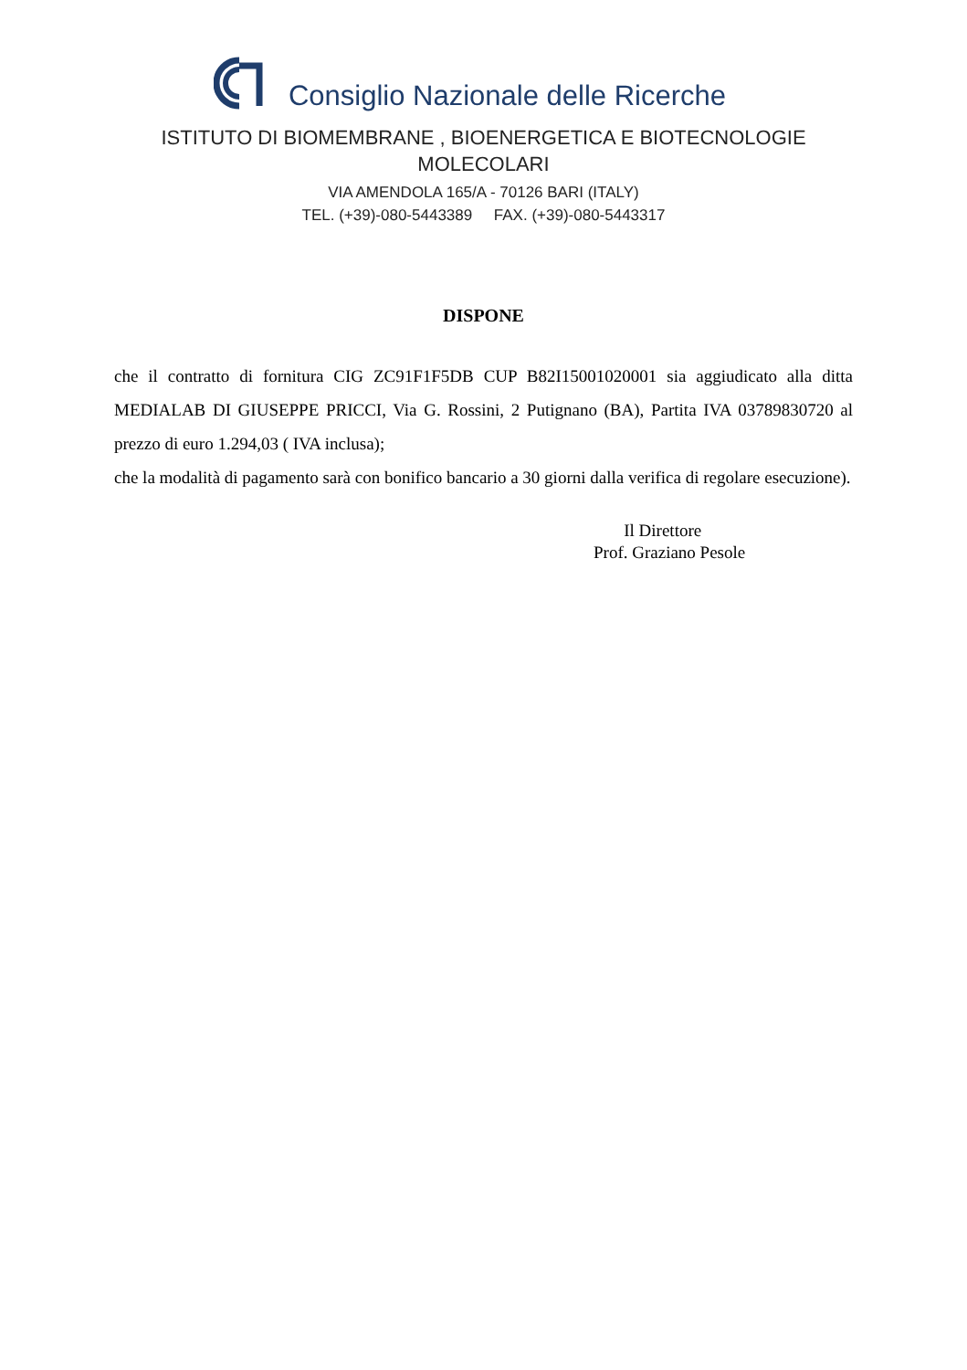Consiglio Nazionale delle Ricerche
ISTITUTO DI BIOMEMBRANE , BIOENERGETICA E BIOTECNOLOGIE
MOLECOLARI
VIA AMENDOLA 165/A - 70126 BARI (ITALY)
TEL. (+39)-080-5443389 FAX. (+39)-080-5443317
DISPONE
che il contratto di fornitura CIG ZC91F1F5DB CUP B82I15001020001 sia aggiudicato alla ditta MEDIALAB DI GIUSEPPE PRICCI, Via G. Rossini, 2 Putignano (BA), Partita IVA 03789830720 al prezzo di euro 1.294,03 ( IVA inclusa);
che la modalità di pagamento sarà con bonifico bancario a 30 giorni dalla verifica di regolare esecuzione).
Il Direttore
Prof. Graziano Pesole